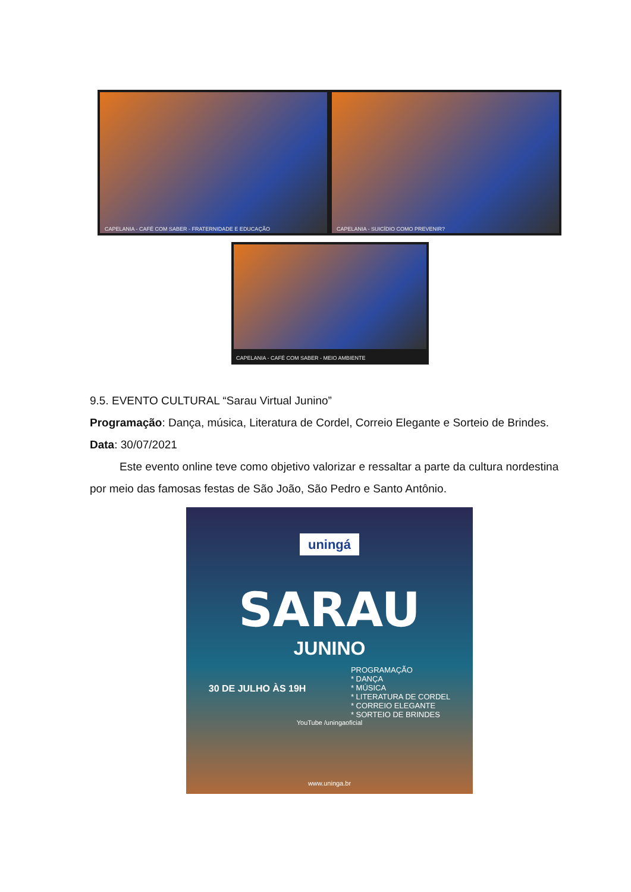CAPELANIA - CAFÉ COM SABER - FRATERNIDADE E EDUCAÇÃO
CAPELANIA - SUICÍDIO COMO PREVENIR?
CAPELANIA - CAFÉ COM SABER - MEIO AMBIENTE
9.5. EVENTO CULTURAL “Sarau Virtual Junino”
Programação: Dança, música, Literatura de Cordel, Correio Elegante e Sorteio de Brindes.
Data: 30/07/2021
Este evento online teve como objetivo valorizar e ressaltar a parte da cultura nordestina por meio das famosas festas de São João, São Pedro e Santo Antônio.
uningá
SARAU
JUNINO
30 DE JULHO ÀS 19H
PROGRAMAÇÃO
* DANÇA
* MÚSICA
* LITERATURA DE CORDEL
* CORREIO ELEGANTE
* SORTEIO DE BRINDES
YouTube /uningaoficial
www.uninga.br